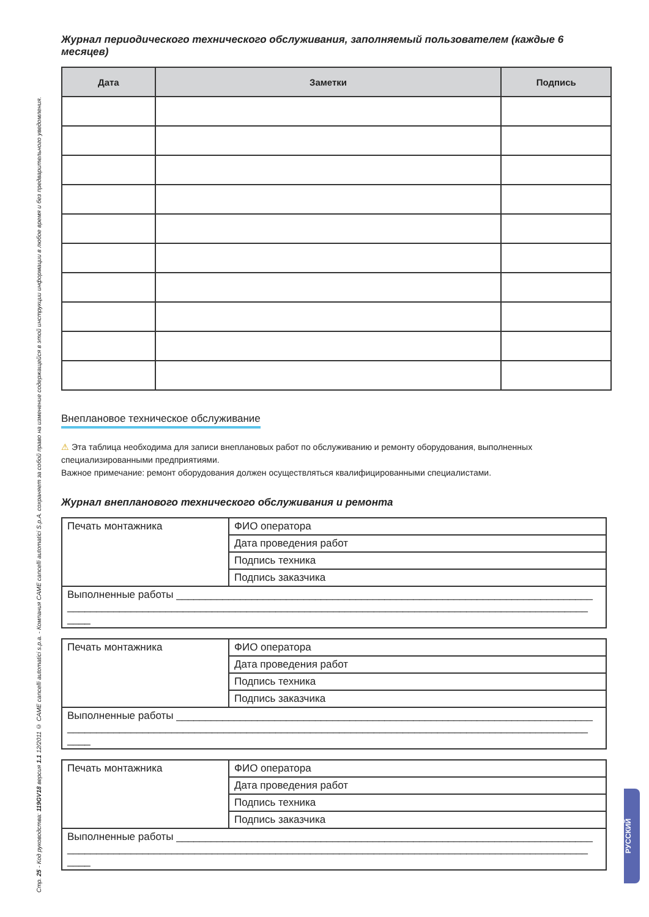Стр. 25 - Код руководства: 119GV18 версия 1.1 12/2011 © CAME cancelli automatici s.p.a. - Компания CAME cancelli automatici S.p.A. сохраняет за собой право на изменение содержащейся в этой инструкции информации в любое время и без предварительного уведомления.
РУССКИЙ
Журнал периодического технического обслуживания, заполняемый пользователем (каждые 6 месяцев)
| Дата | Заметки | Подпись |
| --- | --- | --- |
Внеплановое техническое обслуживание
⚠ Эта таблица необходима для записи внеплановых работ по обслуживанию и ремонту оборудования, выполненных специализированными предприятиями.
Важное примечание: ремонт оборудования должен осуществляться квалифицированными специалистами.
Журнал внепланового технического обслуживания и ремонта
| Печать монтажника | ФИО оператора |
| | Дата проведения работ |
| | Подпись техника |
| | Подпись заказчика |
| Выполненные работы ________________________________________________________________________ __________________________________________________________________________________________ ____ | |
| Печать монтажника | ФИО оператора |
| | Дата проведения работ |
| | Подпись техника |
| | Подпись заказчика |
| Выполненные работы ________________________________________________________________________ __________________________________________________________________________________________ ____ | |
| Печать монтажника | ФИО оператора |
| | Дата проведения работ |
| | Подпись техника |
| | Подпись заказчика |
| Выполненные работы ________________________________________________________________________ __________________________________________________________________________________________ ____ | |